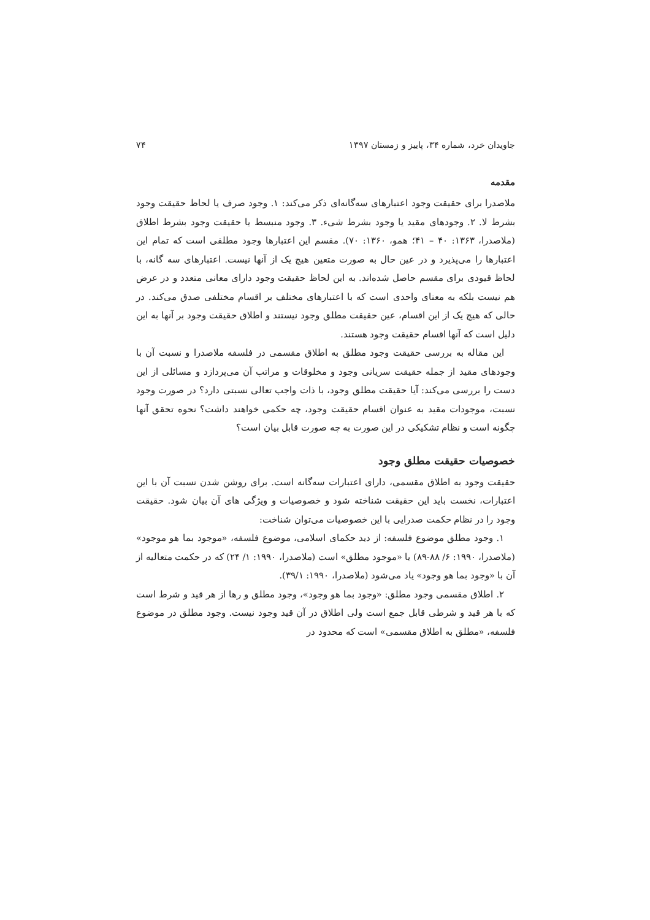جاویدان خرد، شماره ۳۴، پاییز و زمستان ۱۳۹۷ ۷۴
مقدمه
ملاصدرا برای حقیقت وجود اعتبارهای سه‌گانه‌ای ذکر می‌کند: ۱. وجود صرف یا لحاظ حقیقت وجود بشرط لا. ۲. وجودهای مقید یا وجود بشرط شیء. ۳. وجود منبسط یا حقیقت وجود بشرط اطلاق (ملاصدرا، ۱۳۶۳: ۴۰ – ۴۱؛ همو، ۱۳۶۰: ۷۰). مقسم این اعتبارها وجود مطلقی است که تمام این اعتبارها را می‌پذیرد و در عین حال به صورت متعین هیچ یک از آنها نیست. اعتبارهای سه گانه، با لحاظ قیودی برای مقسم حاصل شده‌اند. به این لحاظ حقیقت وجود دارای معانی متعدد و در عرض هم نیست بلکه به معنای واحدی است که با اعتبارهای مختلف بر اقسام مختلفی صدق می‌کند. در حالی که هیچ یک از این اقسام، عین حقیقت مطلق وجود نیستند و اطلاق حقیقت وجود بر آنها به این دلیل است که آنها اقسام حقیقت وجود هستند.
این مقاله به بررسی حقیقت وجود مطلق به اطلاق مقسمی در فلسفه ملاصدرا و نسبت آن با وجودهای مقید از جمله حقیقت سریانی وجود و مخلوقات و مراتب آن می‌پردازد و مسائلی از این دست را بررسی می‌کند: آیا حقیقت مطلق وجود، با ذات واجب تعالی نسبتی دارد؟ در صورت وجود نسبت، موجودات مقید به عنوان اقسام حقیقت وجود، چه حکمی خواهند داشت؟ نحوه تحقق آنها چگونه است و نظام تشکیکی در این صورت به چه صورت قابل بیان است؟
خصوصیات حقیقت مطلق وجود
حقیقت وجود به اطلاق مقسمی، دارای اعتبارات سه‌گانه است. برای روشن شدن نسبت آن با این اعتبارات، نخست باید این حقیقت شناخته شود و خصوصیات و ویژگی های آن بیان شود. حقیقت وجود را در نظام حکمت صدرایی با این خصوصیات می‌توان شناخت:
۱. وجود مطلق موضوع فلسفه: از دید حکمای اسلامی، موضوع فلسفه، «موجود بما هو موجود» (ملاصدرا، ۱۹۹۰: ۶/ ۸۸-۸۹) یا «موجود مطلق» است (ملاصدرا، ۱۹۹۰: ۱/ ۲۴) که در حکمت متعالیه از آن با «وجود بما هو وجود» یاد می‌شود (ملاصدرا، ۱۹۹۰: ۳۹/۱).
۲. اطلاق مقسمی وجود مطلق: «وجود بما هو وجود»، وجود مطلق و رها از هر قید و شرط است که با هر قید و شرطی قابل جمع است ولی اطلاق در آن قید وجود نیست. وجود مطلق در موضوع فلسفه، «مطلق به اطلاق مقسمی» است که محدود در